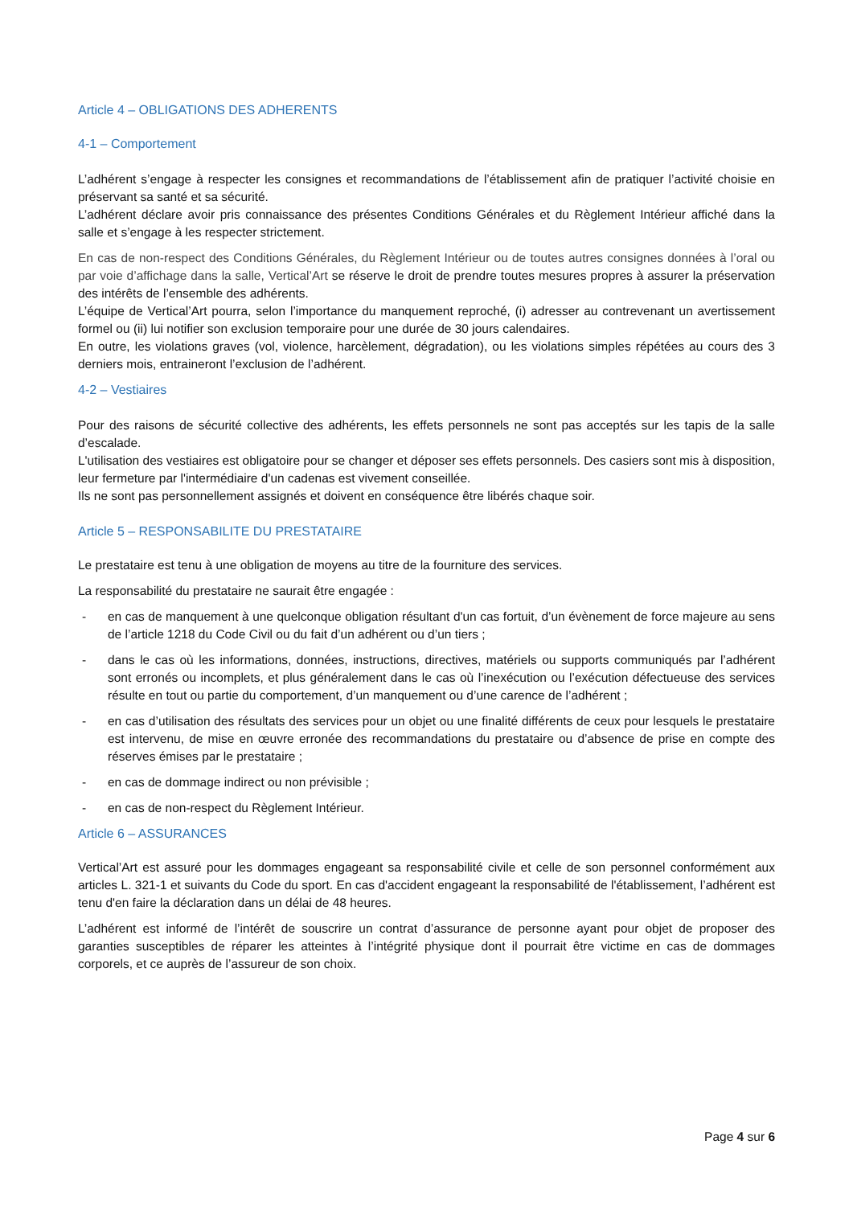Article 4 – OBLIGATIONS DES ADHERENTS
4-1 – Comportement
L’adhérent s’engage à respecter les consignes et recommandations de l’établissement afin de pratiquer l’activité choisie en préservant sa santé et sa sécurité.
L’adhérent déclare avoir pris connaissance des présentes Conditions Générales et du Règlement Intérieur affiché dans la salle et s’engage à les respecter strictement.
En cas de non-respect des Conditions Générales, du Règlement Intérieur ou de toutes autres consignes données à l’oral ou par voie d’affichage dans la salle, Vertical’Art se réserve le droit de prendre toutes mesures propres à assurer la préservation des intérêts de l’ensemble des adhérents.
L’équipe de Vertical’Art pourra, selon l’importance du manquement reproché, (i) adresser au contrevenant un avertissement formel ou (ii) lui notifier son exclusion temporaire pour une durée de 30 jours calendaires.
En outre, les violations graves (vol, violence, harcèlement, dégradation), ou les violations simples répétées au cours des 3 derniers mois, entraineront l’exclusion de l’adhérent.
4-2 – Vestiaires
Pour des raisons de sécurité collective des adhérents, les effets personnels ne sont pas acceptés sur les tapis de la salle d’escalade.
L'utilisation des vestiaires est obligatoire pour se changer et déposer ses effets personnels. Des casiers sont mis à disposition, leur fermeture par l'intermédiaire d'un cadenas est vivement conseillée.
Ils ne sont pas personnellement assignés et doivent en conséquence être libérés chaque soir.
Article 5 – RESPONSABILITE DU PRESTATAIRE
Le prestataire est tenu à une obligation de moyens au titre de la fourniture des services.
La responsabilité du prestataire ne saurait être engagée :
- en cas de manquement à une quelconque obligation résultant d'un cas fortuit, d’un évènement de force majeure au sens de l’article 1218 du Code Civil ou du fait d’un adhérent ou d’un tiers ;
- dans le cas où les informations, données, instructions, directives, matériels ou supports communiqués par l’adhérent sont erronés ou incomplets, et plus généralement dans le cas où l’inexécution ou l’exécution défectueuse des services résulte en tout ou partie du comportement, d’un manquement ou d’une carence de l’adhérent ;
- en cas d’utilisation des résultats des services pour un objet ou une finalité différents de ceux pour lesquels le prestataire est intervenu, de mise en œuvre erronée des recommandations du prestataire ou d’absence de prise en compte des réserves émises par le prestataire ;
- en cas de dommage indirect ou non prévisible ;
- en cas de non-respect du Règlement Intérieur.
Article 6 – ASSURANCES
Vertical’Art est assuré pour les dommages engageant sa responsabilité civile et celle de son personnel conformément aux articles L. 321-1 et suivants du Code du sport. En cas d'accident engageant la responsabilité de l'établissement, l’adhérent est tenu d'en faire la déclaration dans un délai de 48 heures.
L’adhérent est informé de l’intérêt de souscrire un contrat d’assurance de personne ayant pour objet de proposer des garanties susceptibles de réparer les atteintes à l’intégrité physique dont il pourrait être victime en cas de dommages corporels, et ce auprès de l’assureur de son choix.
Page 4 sur 6